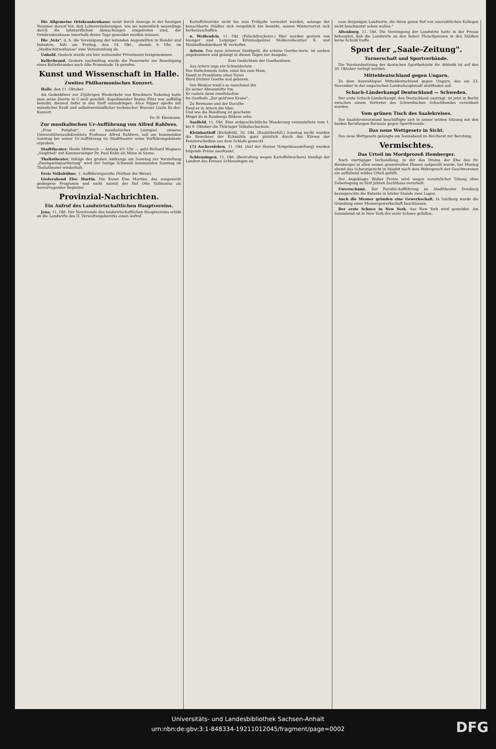Die Allgemeine Ortskrankenkasse weist durch Anzeige in der heutigen Nummer darauf hin, daß Lohnveränderungen, wie sie namentlich neuerdings durch die lohntariflichen Abmachungen eingetreten sind, der Ortskrankenkasse innerhalb dreier Tage gemeldet werden müssen.
Die „Vela", d. h. die Vereinigung der leitenden Angestellten in Handel und Industrie, hält am Freitag, den 14. Okt., abends 8 Uhr, im „Stadtschützenhause" eine Versammlung ab.
Unhold. Gestern wurde ein hier wohnender Privatmann festgenommen.
Kellerbrand. Gestern nachmittag wurde die Feuerwehr zur Beseitigung eines Kellerbrandes nach Alte Promenade 1b gerufen.
Kunst und Wissenschaft in Halle.
Zweites Philharmonisches Konzert.
Halle, den 11. Oktober.
Als Gedenkfeier zur 25jährigen Wiederkehr von Bruckners Todestag hatte man seine Zweite in C-moll gewählt. Kapellmeister Benno Plätz war auffällig bemüht, diesmal tiefer in den Stoff einzudringen. Alice Ripper spielte mit männlicher Kraft und selbstverständlicher technischer Bravour Liszts Es-dur-Konzert.
Dr. H. Kleemann.
Zur musikalischen Ur-Aufführung von Alfred Rahlwes.
„Frau Potiphar", ein musikalisches Lustspiel unseres Universitätsmusikdirektors Professor Alfred Rahlwes, soll am kommenden Sonntag bei seiner Ur-Aufführung im Stadttheater seine Vorführungskünste erproben.
Stadttheater: Heute Mittwoch — Anfang 6½ Uhr — geht Richard Wagners „Siegfried" mit Kammersänger Dr. Paul Kuhn als Mime in Szene.
Thaliatheater. Infolge des großen Andrangs am Sonntag zur Vorstellung „Zwangseinquartierung" wird der lustige Schwank kommenden Sonntag im Thaliatheater wiederholt.
Freie Volksbühne. 1. Aufführungsreihe (Nathan der Weise).
Liederabend Else Martin. Die Kunst Else Martins, das ausgesucht gediegene Programm und nicht zuletzt der Ruf Otto Vollmanns als hervorragender Begleiter.
Provinzial-Nachrichten.
Ein Aufruf des Landwirtschaftlichen Hauptvereins.
Jena, 11. Okt. Der Vorsitzende des landwirtschaftlichen Hauptvereins erläßt an die Landwirte des II. Verwaltungsbezirks einen Aufruf.
Kartoffelvorräte nicht bis zum Frühjahr verwahrt werden, solange der benachbarte Städter sich vergeblich hin bemüht, seinen Wintervorrat sich herbeizuschaffen.
n. Weißenfels, 11. Okt. (Falschdruckerei.) Hier wurden gestern von hiesiger und Leipziger Kriminalpolizei Molkereibesitzer E. und Malzkaffeefabrikant W. verhaftet.
Artern. Das neue Arterner Stadtgeld, die schöne Goethe-Serie, ist soeben angekommen und gelangt in diesen Tagen zur Ausgabe.
Zum Gedächtnis der Goetheahnen.
Aus Artern zogs ein Schneiderlein
Des Hufschmieds Sohn, einst hin zum Main,
Damit in Frankfurts alten Toren
Ward Dichter Goethe mal geboren.
Von Weimar trieb's so manchmal ihn
Zu seiner Ahnenstätte hin,
Er rastete dann zweifelsohne
Im Gasthofe „Zur gold'nen Krone".
Zu Hermann und der Dorothe
Fand er in Artern die Idee;
Und wie die Handlung ist geschehn
Mögst du in Rambergs Bildern sehn.
Saalfeld, 11. Okt. Eine erdgeschichtliche Wanderung veranstaltete vom 1. bis 9. Oktober die Thüringer Volkshochschule.
Kleinbartloff (Eichsfeld), 10. Okt. (Raubüberfall.) Sonntag nacht wurden die Bewohner der Eckmühle ganz plötzlich durch das Klirren der Fensterscheiben aus dem Schlafe geweckt.
(!!) Aschersleben, 11. Okt. (Auf der Harzer Notgeldausstellung) wurden folgende Preise zuerkannt.
Schleusingen, 11. Okt. (Bestrafung wegen Kartoffelwuchers) kündigt der Landrat des Kreises Schleusingen an.
esse derjenigen Landwirte, die ihren guten Ruf von unersättlichen Kollegen nicht beschmutzt sehen wollen."
Altenburg, 11. Okt. Die Vereinigung der Landwirte hatte in der Presse behauptet, daß die Landwirte an den hohen Fleischpreisen in den Städten keine Schuld treffe.
Sport der „Saale-Zeitung".
Turnerschaft und Sportverbände.
Die Vorstandssitzung der deutschen Sportbehörde für Athletik ist auf den 30. Oktober verlegt worden.
Mitteldeutschland gegen Ungarn.
Zu dem Auswahlspiel Mitteldeutschland gegen Ungarn, das am 23. November in der ungarischen Landeshauptstadt stattfinden soll.
Schach-Länderkampf Deutschland — Schweden.
Der erste Schach-Länderkampf, den Deutschland austrägt, ist jetzt in Berlin zwischen einem Vertreter des Schwedischen Schachbundes vereinbart worden.
Vom grünen Tisch des Saalekreises.
Der Saalekreisvorstand beschäftigte sich in seiner letzten Sitzung mit den beiden Berufungen Borussia gegen Sportfreunde.
Das neue Wettgesetz in Sicht.
Das neue Wettgesetz gelangte am Sonnabend im Reichsrat zur Beratung.
Vermischtes.
Das Urteil im Mordprozeß Hemberger.
Nach viertägiger Verhandlung, in der das Drama der Ehe des Dr. Hemberger in allen seinen grauenvollen Phasen aufgerollt wurde, hat Montag abend das Schwurgericht in Moabit nach dem Wahrspruch der Geschworenen ein auffallend mildes Urteil gefällt.
Der Angeklagte Walter Protze wird wegen vorsätzlicher Tötung ohne Ueberlegung zu fünf Jahren Zuchthaus verurteilt.
Unverschämt. Zur Parsifal-Aufführung im Stadttheater Duisburg beanspruchte die Entente in letzter Stunde zwei Logen.
Auch die Mesner gründen eine Gewerkschaft. In Salzburg wurde die Gründung einer Mesnergewerkschaft beschlossen.
Der erste Schnee in New York. Aus New York wird gemeldet: Am Sonnabend ist in New York der erste Schnee gefallen.
Universitäts- und Landesbibliothek Sachsen-Anhalt
urn:nbn:de:gbv:3:1-848334-19211012045/fragment/page=0002
DFG